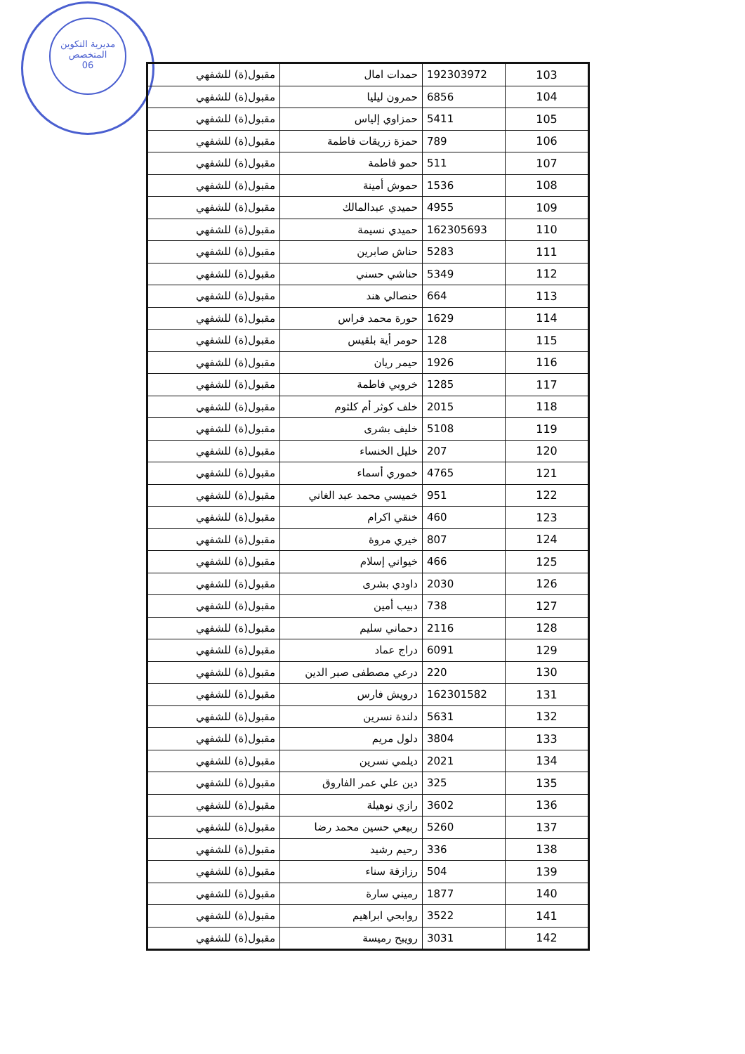مديرية التكوين
المتخصص
06
| 103 | 192303972 | حمدات امال | مقبول(ة) للشفهي |
| 104 | 6856 | حمرون ليليا | مقبول(ة) للشفهي |
| 105 | 5411 | حمزاوي إلياس | مقبول(ة) للشفهي |
| 106 | 789 | حمزة زريقات فاطمة | مقبول(ة) للشفهي |
| 107 | 511 | حمو فاطمة | مقبول(ة) للشفهي |
| 108 | 1536 | حموش أمينة | مقبول(ة) للشفهي |
| 109 | 4955 | حميدي عبدالمالك | مقبول(ة) للشفهي |
| 110 | 162305693 | حميدي نسيمة | مقبول(ة) للشفهي |
| 111 | 5283 | حناش صابرين | مقبول(ة) للشفهي |
| 112 | 5349 | حناشي حسني | مقبول(ة) للشفهي |
| 113 | 664 | حنصالي هند | مقبول(ة) للشفهي |
| 114 | 1629 | حورة محمد فراس | مقبول(ة) للشفهي |
| 115 | 128 | حومر أية بلقيس | مقبول(ة) للشفهي |
| 116 | 1926 | حيمر ريان | مقبول(ة) للشفهي |
| 117 | 1285 | خروبي فاطمة | مقبول(ة) للشفهي |
| 118 | 2015 | خلف كوثر أم كلثوم | مقبول(ة) للشفهي |
| 119 | 5108 | خليف بشرى | مقبول(ة) للشفهي |
| 120 | 207 | خليل الخنساء | مقبول(ة) للشفهي |
| 121 | 4765 | خموري أسماء | مقبول(ة) للشفهي |
| 122 | 951 | خميسي محمد عبد الغاني | مقبول(ة) للشفهي |
| 123 | 460 | خنقي اكرام | مقبول(ة) للشفهي |
| 124 | 807 | خيري مروة | مقبول(ة) للشفهي |
| 125 | 466 | خيواني إسلام | مقبول(ة) للشفهي |
| 126 | 2030 | داودي بشرى | مقبول(ة) للشفهي |
| 127 | 738 | دبيب أمين | مقبول(ة) للشفهي |
| 128 | 2116 | دحماني سليم | مقبول(ة) للشفهي |
| 129 | 6091 | دراج عماد | مقبول(ة) للشفهي |
| 130 | 220 | درعي مصطفى صبر الدين | مقبول(ة) للشفهي |
| 131 | 162301582 | درويش فارس | مقبول(ة) للشفهي |
| 132 | 5631 | دلندة نسرين | مقبول(ة) للشفهي |
| 133 | 3804 | دلول مريم | مقبول(ة) للشفهي |
| 134 | 2021 | ديلمي نسرين | مقبول(ة) للشفهي |
| 135 | 325 | دين علي عمر الفاروق | مقبول(ة) للشفهي |
| 136 | 3602 | رازي نوهيلة | مقبول(ة) للشفهي |
| 137 | 5260 | ربيعي حسين محمد رضا | مقبول(ة) للشفهي |
| 138 | 336 | رحيم رشيد | مقبول(ة) للشفهي |
| 139 | 504 | رزازقة سناء | مقبول(ة) للشفهي |
| 140 | 1877 | رميني سارة | مقبول(ة) للشفهي |
| 141 | 3522 | روابحي ابراهيم | مقبول(ة) للشفهي |
| 142 | 3031 | رويبح رميسة | مقبول(ة) للشفهي |